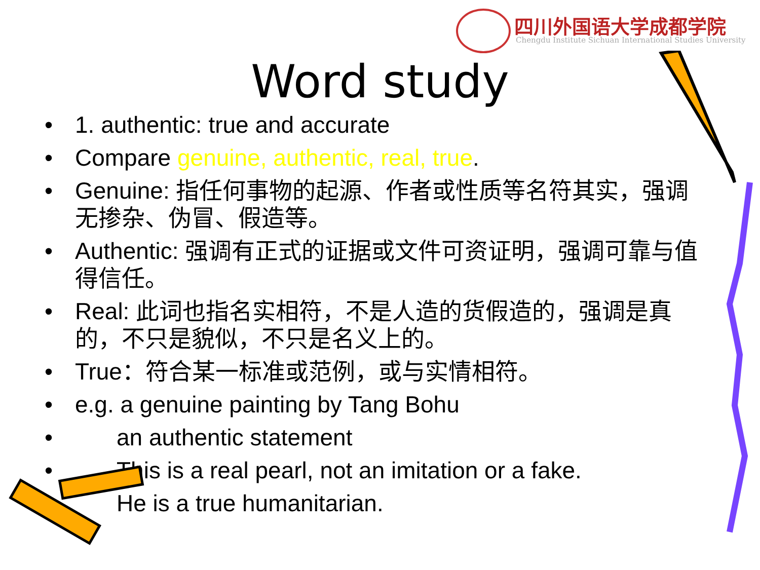四川外国语大学成都学院
Chengdu Institute Sichuan International Studies University
Word study
• 1. authentic: true and accurate
• Compare genuine, authentic, real, true.
• Genuine: 指任何事物的起源、作者或性质等名符其实，强调无掺杂、伪冒、假造等。
• Authentic: 强调有正式的证据或文件可资证明，强调可靠与值得信任。
• Real: 此词也指名实相符，不是人造的货假造的，强调是真的，不只是貌似，不只是名义上的。
• True：符合某一标准或范例，或与实情相符。
• e.g. a genuine painting by Tang Bohu
• an authentic statement
• This is a real pearl, not an imitation or a fake.
• He is a true humanitarian.